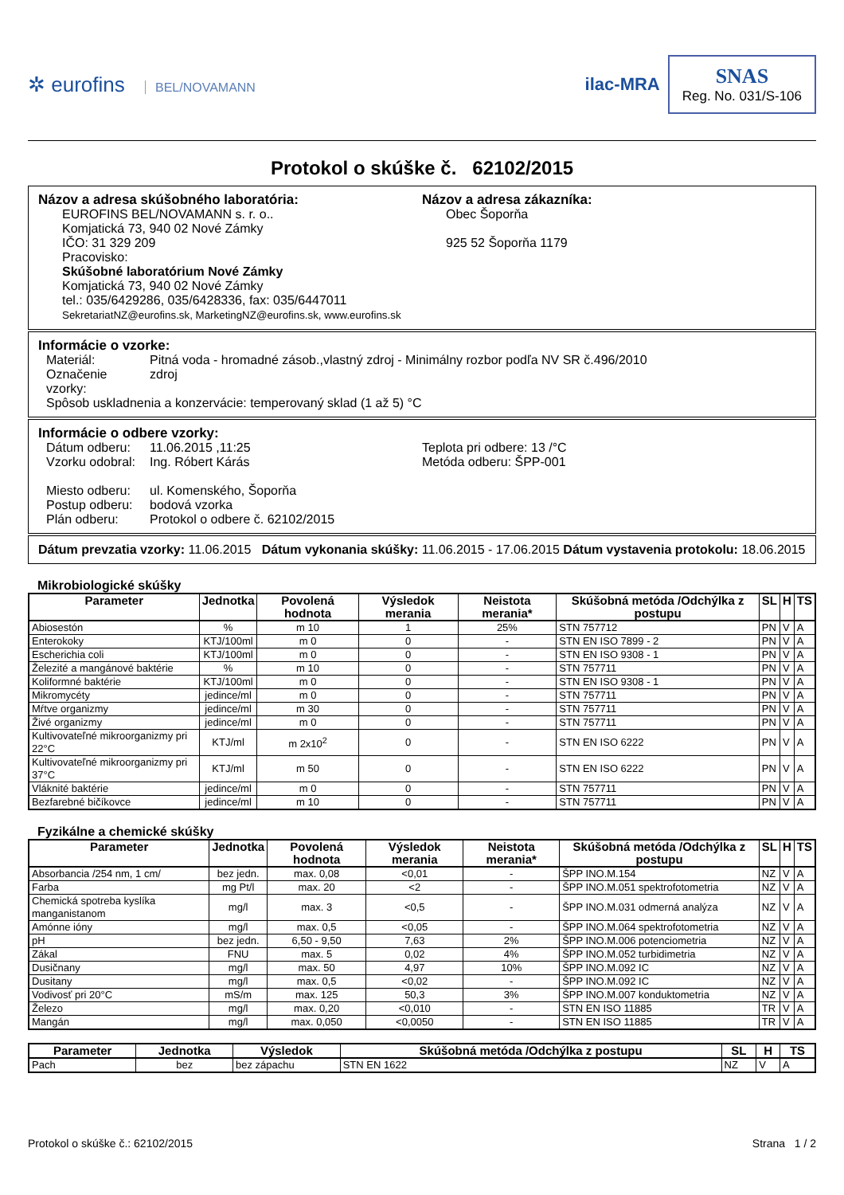✲ eurofins BEL/NOVAMANN
ilac-MRA
SNAS
Reg. No. 031/S-106
Protokol o skúške č. 62102/2015
Názov a adresa skúšobného laboratória:
EUROFINS BEL/NOVAMANN s. r. o..
Komjatická 73, 940 02 Nové Zámky
IČO: 31 329 209
Pracovisko:
Skúšobné laboratórium Nové Zámky
Komjatická 73, 940 02 Nové Zámky
tel.: 035/6429286, 035/6428336, fax: 035/6447011
SekretariatNZ@eurofins.sk, MarketingNZ@eurofins.sk, www.eurofins.sk
Názov a adresa zákazníka:
Obec Šoporňa
925 52 Šoporňa 1179
Informácie o vzorke:
Materiál: Pitná voda - hromadné zásob.,vlastný zdroj - Minimálny rozbor podľa NV SR č.496/2010
Označenie vzorky: zdroj
Spôsob uskladnenia a konzervácie: temperovaný sklad (1 až 5) °C
Informácie o odbere vzorky:
Dátum odberu: 11.06.2015 ,11:25
Vzorku odobral: Ing. Róbert Kárás
Teplota pri odbere: 13 /°C
Metóda odberu: ŠPP-001
Miesto odberu: ul. Komenského, Šoporňa
Postup odberu: bodová vzorka
Plán odberu: Protokol o odbere č. 62102/2015
Dátum prevzatia vzorky: 11.06.2015 Dátum vykonania skúšky: 11.06.2015 - 17.06.2015 Dátum vystavenia protokolu: 18.06.2015
Mikrobiologické skúšky
| Parameter | Jednotka | Povolená hodnota | Výsledok merania | Neistota merania* | Skúšobná metóda /Odchýlka z postupu | SL | H | TS |
| --- | --- | --- | --- | --- | --- | --- | --- | --- |
| Abiosestón | % | m 10 | 1 | 25% | STN 757712 | PN | V | A |
| Enterokoky | KTJ/100ml | m 0 | 0 | - | STN EN ISO 7899 - 2 | PN | V | A |
| Escherichia coli | KTJ/100ml | m 0 | 0 | - | STN EN ISO 9308 - 1 | PN | V | A |
| Železité a mangánové baktérie | % | m 10 | 0 | - | STN 757711 | PN | V | A |
| Koliformné baktérie | KTJ/100ml | m 0 | 0 | - | STN EN ISO 9308 - 1 | PN | V | A |
| Mikromycéty | jedince/ml | m 0 | 0 | - | STN 757711 | PN | V | A |
| Mŕtve organizmy | jedince/ml | m 30 | 0 | - | STN 757711 | PN | V | A |
| Živé organizmy | jedince/ml | m 0 | 0 | - | STN 757711 | PN | V | A |
| Kultivovateľné mikroorganizmy pri 22°C | KTJ/ml | m 2x10<sup>2</sup> | 0 | - | STN EN ISO 6222 | PN | V | A |
| Kultivovateľné mikroorganizmy pri 37°C | KTJ/ml | m 50 | 0 | - | STN EN ISO 6222 | PN | V | A |
| Vláknité baktérie | jedince/ml | m 0 | 0 | - | STN 757711 | PN | V | A |
| Bezfarebné bičíkovce | jedince/ml | m 10 | 0 | - | STN 757711 | PN | V | A |
Fyzikálne a chemické skúšky
| Parameter | Jednotka | Povolená hodnota | Výsledok merania | Neistota merania* | Skúšobná metóda /Odchýlka z postupu | SL | H | TS |
| --- | --- | --- | --- | --- | --- | --- | --- | --- |
| Absorbancia /254 nm, 1 cm/ | bez jedn. | max. 0,08 | <0,01 | - | ŠPP INO.M.154 | NZ | V | A |
| Farba | mg Pt/l | max. 20 | <2 | - | ŠPP INO.M.051 spektrofotometria | NZ | V | A |
| Chemická spotreba kyslíka manganistanom | mg/l | max. 3 | <0,5 | - | ŠPP INO.M.031 odmerná analýza | NZ | V | A |
| Amónne ióny | mg/l | max. 0,5 | <0,05 | - | ŠPP INO.M.064 spektrofotometria | NZ | V | A |
| pH | bez jedn. | 6,50 - 9,50 | 7,63 | 2% | ŠPP INO.M.006 potenciometria | NZ | V | A |
| Zákal | FNU | max. 5 | 0,02 | 4% | ŠPP INO.M.052 turbidimetria | NZ | V | A |
| Dusičnany | mg/l | max. 50 | 4,97 | 10% | ŠPP INO.M.092 IC | NZ | V | A |
| Dusitany | mg/l | max. 0,5 | <0,02 | - | ŠPP INO.M.092 IC | NZ | V | A |
| Vodivosť pri 20°C | mS/m | max. 125 | 50,3 | 3% | ŠPP INO.M.007 konduktometria | NZ | V | A |
| Železo | mg/l | max. 0,20 | <0,010 | - | STN EN ISO 11885 | TR | V | A |
| Mangán | mg/l | max. 0,050 | <0,0050 | - | STN EN ISO 11885 | TR | V | A |
| Parameter | Jednotka | Výsledok | Skúšobná metóda /Odchýlka z postupu | SL | H | TS |
| --- | --- | --- | --- | --- | --- | --- |
| Pach | bez | bez zápachu | STN EN 1622 | NZ | V | A |
Protokol o skúške č.: 62102/2015 Strana 1 / 2